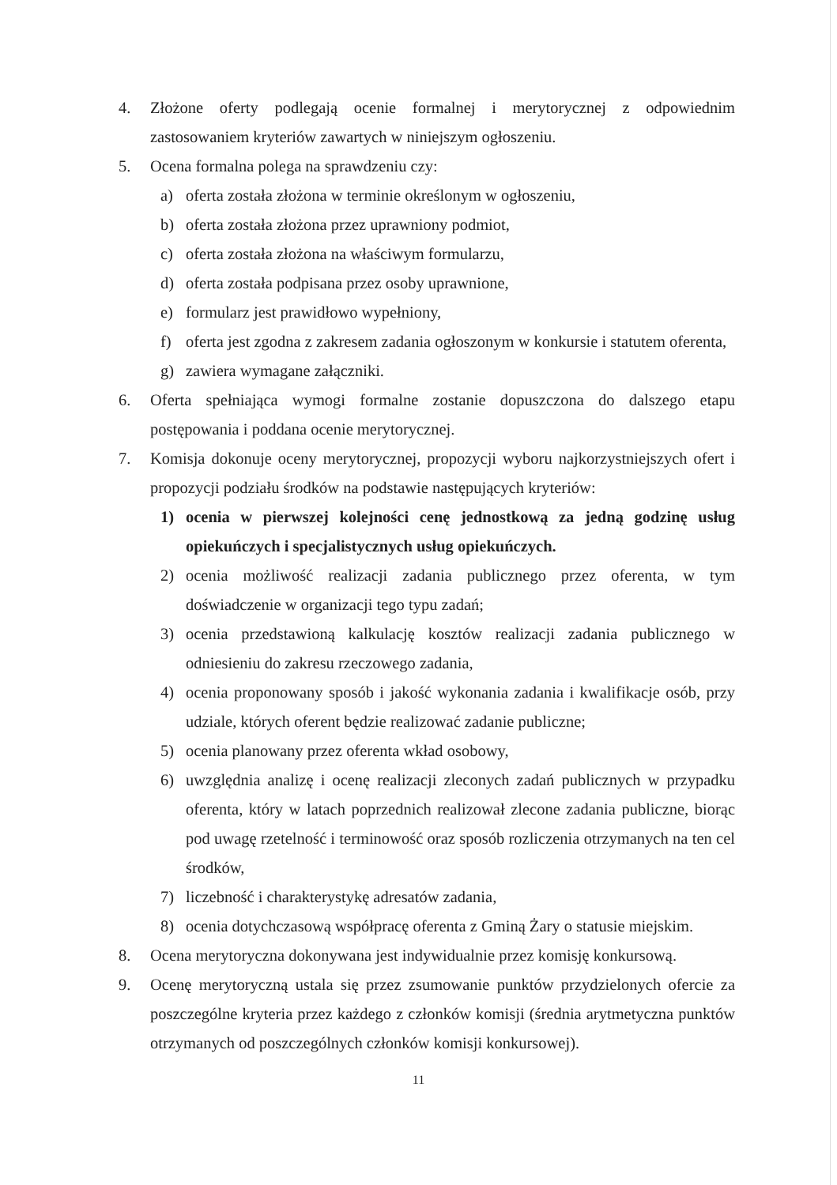4. Złożone oferty podlegają ocenie formalnej i merytorycznej z odpowiednim zastosowaniem kryteriów zawartych w niniejszym ogłoszeniu.
5. Ocena formalna polega na sprawdzeniu czy:
a) oferta została złożona w terminie określonym w ogłoszeniu,
b) oferta została złożona przez uprawniony podmiot,
c) oferta została złożona na właściwym formularzu,
d) oferta została podpisana przez osoby uprawnione,
e) formularz jest prawidłowo wypełniony,
f) oferta jest zgodna z zakresem zadania ogłoszonym w konkursie i statutem oferenta,
g) zawiera wymagane załączniki.
6. Oferta spełniająca wymogi formalne zostanie dopuszczona do dalszego etapu postępowania i poddana ocenie merytorycznej.
7. Komisja dokonuje oceny merytorycznej, propozycji wyboru najkorzystniejszych ofert i propozycji podziału środków na podstawie następujących kryteriów:
1) ocenia w pierwszej kolejności cenę jednostkową za jedną godzinę usług opiekuńczych i specjalistycznych usług opiekuńczych.
2) ocenia możliwość realizacji zadania publicznego przez oferenta, w tym doświadczenie w organizacji tego typu zadań;
3) ocenia przedstawioną kalkulację kosztów realizacji zadania publicznego w odniesieniu do zakresu rzeczowego zadania,
4) ocenia proponowany sposób i jakość wykonania zadania i kwalifikacje osób, przy udziale, których oferent będzie realizować zadanie publiczne;
5) ocenia planowany przez oferenta wkład osobowy,
6) uwzględnia analizę i ocenę realizacji zleconych zadań publicznych w przypadku oferenta, który w latach poprzednich realizował zlecone zadania publiczne, biorąc pod uwagę rzetelność i terminowość oraz sposób rozliczenia otrzymanych na ten cel środków,
7) liczebność i charakterystykę adresatów zadania,
8) ocenia dotychczasową współpracę oferenta z Gminą Żary o statusie miejskim.
8. Ocena merytoryczna dokonywana jest indywidualnie przez komisję konkursową.
9. Ocenę merytoryczną ustala się przez zsumowanie punktów przydzielonych ofercie za poszczególne kryteria przez każdego z członków komisji (średnia arytmetyczna punktów otrzymanych od poszczególnych członków komisji konkursowej).
11